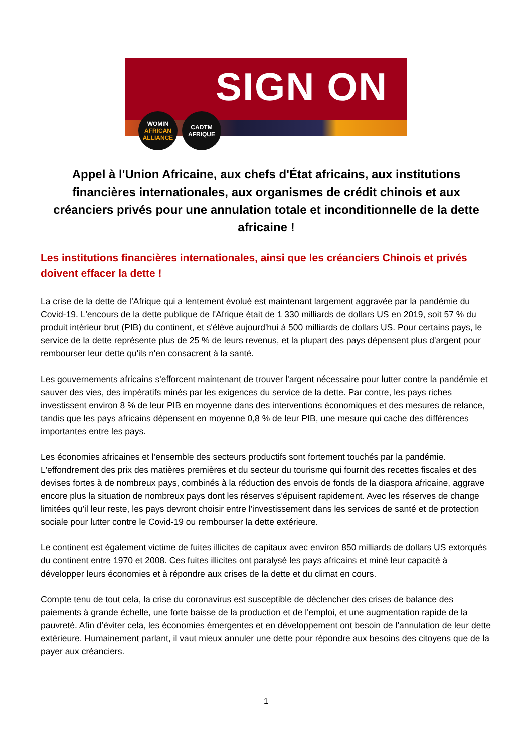SIGN ON
WOMIN
AFRICAN
ALLIANCE
CADTM
AFRIQUE
Appel à l'Union Africaine, aux chefs d'État africains, aux institutions financières internationales, aux organismes de crédit chinois et aux créanciers privés pour une annulation totale et inconditionnelle de la dette africaine !
Les institutions financières internationales, ainsi que les créanciers Chinois et privés doivent effacer la dette !
La crise de la dette de l’Afrique qui a lentement évolué est maintenant largement aggravée par la pandémie du Covid-19. L'encours de la dette publique de l'Afrique était de 1 330 milliards de dollars US en 2019, soit 57 % du produit intérieur brut (PIB) du continent, et s'élève aujourd'hui à 500 milliards de dollars US. Pour certains pays, le service de la dette représente plus de 25 % de leurs revenus, et la plupart des pays dépensent plus d'argent pour rembourser leur dette qu'ils n'en consacrent à la santé.
Les gouvernements africains s'efforcent maintenant de trouver l'argent nécessaire pour lutter contre la pandémie et sauver des vies, des impératifs minés par les exigences du service de la dette. Par contre, les pays riches investissent environ 8 % de leur PIB en moyenne dans des interventions économiques et des mesures de relance, tandis que les pays africains dépensent en moyenne 0,8 % de leur PIB, une mesure qui cache des différences importantes entre les pays.
Les économies africaines et l’ensemble des secteurs productifs sont fortement touchés par la pandémie. L'effondrement des prix des matières premières et du secteur du tourisme qui fournit des recettes fiscales et des devises fortes à de nombreux pays, combinés à la réduction des envois de fonds de la diaspora africaine, aggrave encore plus la situation de nombreux pays dont les réserves s'épuisent rapidement. Avec les réserves de change limitées qu'il leur reste, les pays devront choisir entre l'investissement dans les services de santé et de protection sociale pour lutter contre le Covid-19 ou rembourser la dette extérieure.
Le continent est également victime de fuites illicites de capitaux avec environ 850 milliards de dollars US extorqués du continent entre 1970 et 2008. Ces fuites illicites ont paralysé les pays africains et miné leur capacité à développer leurs économies et à répondre aux crises de la dette et du climat en cours.
Compte tenu de tout cela, la crise du coronavirus est susceptible de déclencher des crises de balance des paiements à grande échelle, une forte baisse de la production et de l'emploi, et une augmentation rapide de la pauvreté. Afin d’éviter cela, les économies émergentes et en développement ont besoin de l’annulation de leur dette extérieure. Humainement parlant, il vaut mieux annuler une dette pour répondre aux besoins des citoyens que de la payer aux créanciers.
1